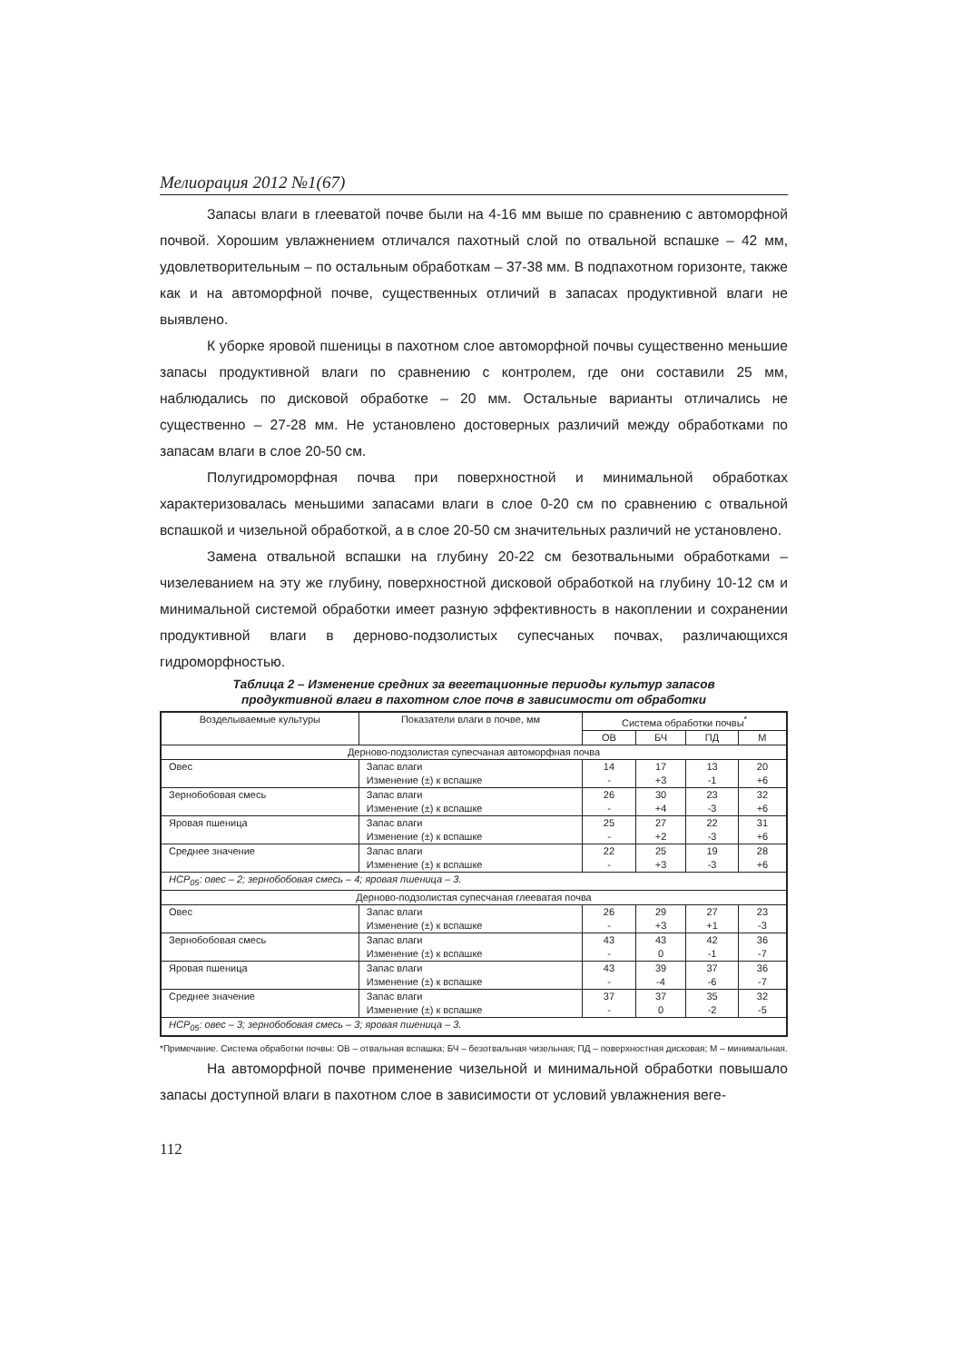Мелиорация 2012 №1(67)
Запасы влаги в глееватой почве были на 4-16 мм выше по сравнению с автоморфной почвой. Хорошим увлажнением отличался пахотный слой по отвальной вспашке – 42 мм, удовлетворительным – по остальным обработкам – 37-38 мм. В подпахотном горизонте, также как и на автоморфной почве, существенных отличий в запасах продуктивной влаги не выявлено.
К уборке яровой пшеницы в пахотном слое автоморфной почвы существенно меньшие запасы продуктивной влаги по сравнению с контролем, где они составили 25 мм, наблюдались по дисковой обработке – 20 мм. Остальные варианты отличались не существенно – 27-28 мм. Не установлено достоверных различий между обработками по запасам влаги в слое 20-50 см.
Полугидроморфная почва при поверхностной и минимальной обработках характеризовалась меньшими запасами влаги в слое 0-20 см по сравнению с отвальной вспашкой и чизельной обработкой, а в слое 20-50 см значительных различий не установлено.
Замена отвальной вспашки на глубину 20-22 см безотвальными обработками – чизелеванием на эту же глубину, поверхностной дисковой обработкой на глубину 10-12 см и минимальной системой обработки имеет разную эффективность в накоплении и сохранении продуктивной влаги в дерново-подзолистых супесчаных почвах, различающихся гидроморфностью.
Таблица 2 – Изменение средних за вегетационные периоды культур запасов
продуктивной влаги в пахотном слое почв в зависимости от обработки
| Возделываемые культуры | Показатели влаги в почве, мм | Система обработки почвы<sup>*</sup> | | | |
| --- | --- | --- | --- | --- | --- |
| | | ОВ | БЧ | ПД | М |
| Дерново-подзолистая супесчаная автоморфная почва | | | | | |
| Овес | Запас влаги Изменение (±) к вспашке | 14 - | 17 +3 | 13 -1 | 20 +6 |
| Зернобобовая смесь | Запас влаги Изменение (±) к вспашке | 26 - | 30 +4 | 23 -3 | 32 +6 |
| Яровая пшеница | Запас влаги Изменение (±) к вспашке | 25 - | 27 +2 | 22 -3 | 31 +6 |
| Среднее значение | Запас влаги Изменение (±) к вспашке | 22 - | 25 +3 | 19 -3 | 28 +6 |
| НСР<sub>05</sub>: овес – 2; зернобобовая смесь – 4; яровая пшеница – 3. | | | | | |
| Дерново-подзолистая супесчаная глееватая почва | | | | | |
| Овес | Запас влаги Изменение (±) к вспашке | 26 - | 29 +3 | 27 +1 | 23 -3 |
| Зернобобовая смесь | Запас влаги Изменение (±) к вспашке | 43 - | 43 0 | 42 -1 | 36 -7 |
| Яровая пшеница | Запас влаги Изменение (±) к вспашке | 43 - | 39 -4 | 37 -6 | 36 -7 |
| Среднее значение | Запас влаги Изменение (±) к вспашке | 37 - | 37 0 | 35 -2 | 32 -5 |
| НСР<sub>05</sub>: овес – 3; зернобобовая смесь – 3; яровая пшеница – 3. | | | | | |
*Примечание. Система обработки почвы: ОВ – отвальная вспашка; БЧ – безотвальная чизельная; ПД – поверхностная дисковая; М – минимальная.
На автоморфной почве применение чизельной и минимальной обработки повышало запасы доступной влаги в пахотном слое в зависимости от условий увлажнения веге-
112